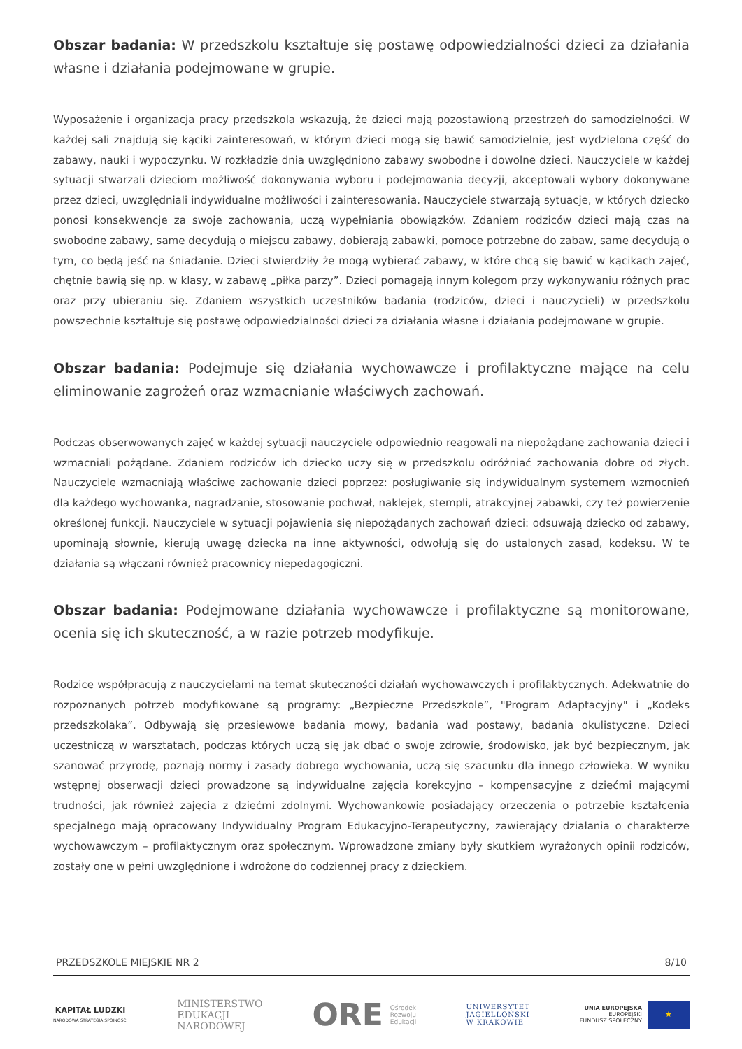Obszar badania: W przedszkolu kształtuje się postawę odpowiedzialności dzieci za działania własne i działania podejmowane w grupie.
Wyposażenie i organizacja pracy przedszkola wskazują, że dzieci mają pozostawioną przestrzeń do samodzielności. W każdej sali znajdują się kąciki zainteresowań, w którym dzieci mogą się bawić samodzielnie, jest wydzielona część do zabawy, nauki i wypoczynku. W rozkładzie dnia uwzględniono zabawy swobodne i dowolne dzieci. Nauczyciele w każdej sytuacji stwarzali dzieciom możliwość dokonywania wyboru i podejmowania decyzji, akceptowali wybory dokonywane przez dzieci, uwzględniali indywidualne możliwości i zainteresowania. Nauczyciele stwarzają sytuacje, w których dziecko ponosi konsekwencje za swoje zachowania, uczą wypełniania obowiązków. Zdaniem rodziców dzieci mają czas na swobodne zabawy, same decydują o miejscu zabawy, dobierają zabawki, pomoce potrzebne do zabaw, same decydują o tym, co będą jeść na śniadanie. Dzieci stwierdziły że mogą wybierać zabawy, w które chcą się bawić w kącikach zajęć, chętnie bawią się np. w klasy, w zabawę „piłka parzy”. Dzieci pomagają innym kolegom przy wykonywaniu różnych prac oraz przy ubieraniu się. Zdaniem wszystkich uczestników badania (rodziców, dzieci i nauczycieli) w przedszkolu powszechnie kształtuje się postawę odpowiedzialności dzieci za działania własne i działania podejmowane w grupie.
Obszar badania: Podejmuje się działania wychowawcze i profilaktyczne mające na celu eliminowanie zagrożeń oraz wzmacnianie właściwych zachowań.
Podczas obserwowanych zajęć w każdej sytuacji nauczyciele odpowiednio reagowali na niepożądane zachowania dzieci i wzmacniali pożądane. Zdaniem rodziców ich dziecko uczy się w przedszkolu odróżniać zachowania dobre od złych. Nauczyciele wzmacniają właściwe zachowanie dzieci poprzez: posługiwanie się indywidualnym systemem wzmocnień dla każdego wychowanka, nagradzanie, stosowanie pochwał, naklejek, stempli, atrakcyjnej zabawki, czy też powierzenie określonej funkcji. Nauczyciele w sytuacji pojawienia się niepożądanych zachowań dzieci: odsuwają dziecko od zabawy, upominają słownie, kierują uwagę dziecka na inne aktywności, odwołują się do ustalonych zasad, kodeksu. W te działania są włączani również pracownicy niepedagogiczni.
Obszar badania: Podejmowane działania wychowawcze i profilaktyczne są monitorowane, ocenia się ich skuteczność, a w razie potrzeb modyfikuje.
Rodzice współpracują z nauczycielami na temat skuteczności działań wychowawczych i profilaktycznych. Adekwatnie do rozpoznanych potrzeb modyfikowane są programy: „Bezpieczne Przedszkole”, "Program Adaptacyjny" i „Kodeks przedszkolaka”. Odbywają się przesiewowe badania mowy, badania wad postawy, badania okulistyczne. Dzieci uczestniczą w warsztatach, podczas których uczą się jak dbać o swoje zdrowie, środowisko, jak być bezpiecznym, jak szanować przyrodę, poznają normy i zasady dobrego wychowania, uczą się szacunku dla innego człowieka. W wyniku wstępnej obserwacji dzieci prowadzone są indywidualne zajęcia korekcyjno – kompensacyjne z dziećmi mającymi trudności, jak również zajęcia z dziećmi zdolnymi. Wychowankowie posiadający orzeczenia o potrzebie kształcenia specjalnego mają opracowany Indywidualny Program Edukacyjno-Terapeutyczny, zawierający działania o charakterze wychowawczym – profilaktycznym oraz społecznym. Wprowadzone zmiany były skutkiem wyrażonych opinii rodziców, zostały one w pełni uwzględnione i wdrożone do codziennej pracy z dzieckiem.
PRZEDSZKOLE MIEJSKIE NR 2 8/10
KAPITAŁ LUDZKI
NARODOWA STRATEGIA SPÓJNOŚCI
MINISTERSTWO
EDUKACJI
NARODOWEJ
ORE Ośrodek
Rozwoju
Edukacji
UNIWERSYTET
JAGIELLOŃSKI
W KRAKOWIE
UNIA EUROPEJSKA
EUROPEJSKI
FUNDUSZ SPOŁECZNY ★